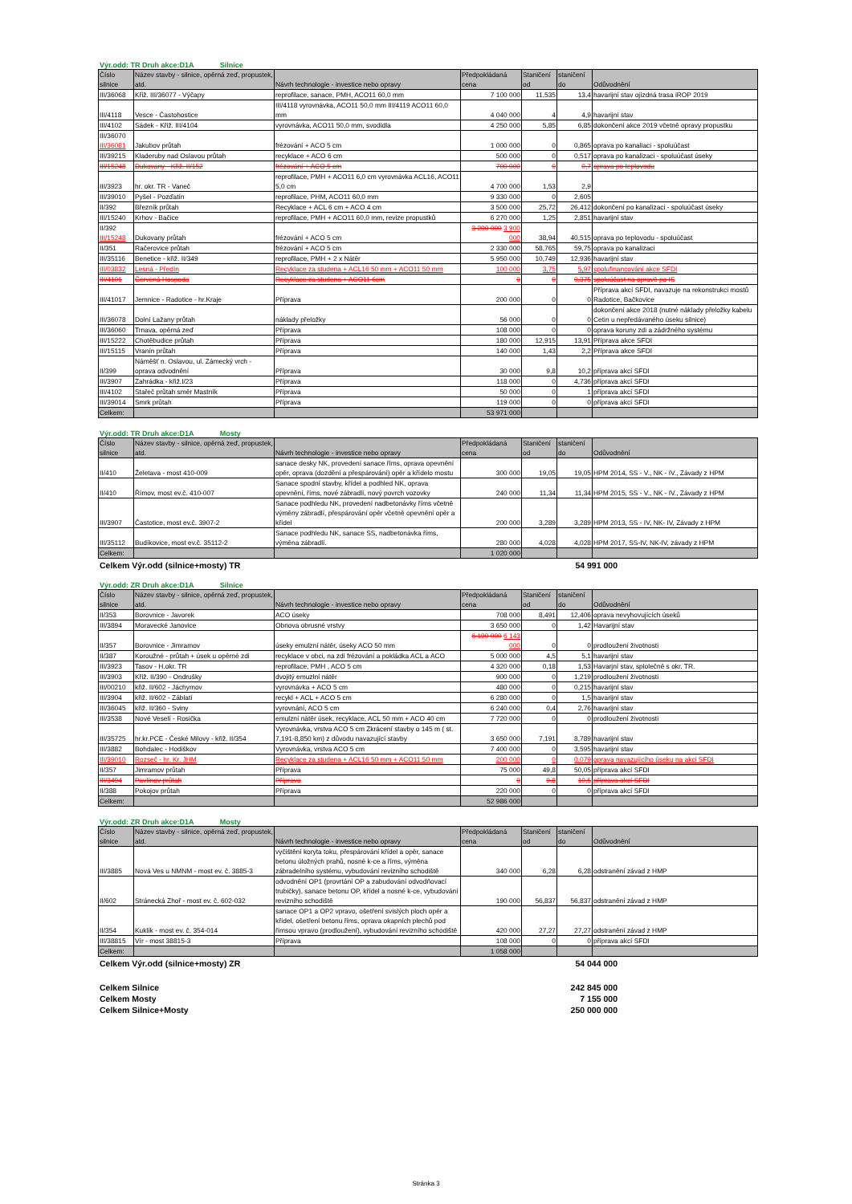Výr.odd: TR Druh akce:D1A Silnice
| Číslo silnice | Název stavby - silnice, opěrná zeď, propustek, atd. | Návrh technologie - investice nebo opravy | Předpokládaná cena | Staničení od | staničení do | Odůvodnění |
| --- | --- | --- | --- | --- | --- | --- |
| III/36068 | Křiž. III/36077 - Výčapy | reprofilace, sanace, PMH, ACO11 60,0 mm | 7 100 000 | 11,535 | 13,4 | havarijní stav ojízdná trasa iROP 2019 |
| III/4118 | Vesce - Častohostice | III/4118 vyrovnávka, ACO11 50,0 mm III/4119 ACO11 60,0 mm | 4 040 000 | 4 | 4,9 | havarijní stav |
| III/4102 | Sádek - Křiž. III/4104 | vyrovnávka, ACO11 50,0 mm, svodidla | 4 250 000 | 5,85 | 6,85 | dokončení akce 2019 včetně opravy propustku |
| III/36070 III/36081 | Jakubov průtah | frézování + ACO 5 cm | 1 000 000 | 0 | 0,865 | oprava po kanaliaci - spoluúčast |
| III/39215 | Kladeruby nad Oslavou průtah | recyklace + ACO 6 cm | 500 000 | 0 | 0,517 | oprava po kanalizaci - spoluúčast úseky |
| III/15248 | Dukovany - Křiž. II/152 | frézování + ACO 5 cm | 700 000 | 0 | 0,7 | oprava po teplovodu |
| III/3923 | hr. okr. TR - Vaneč | reprofilace, PMH + ACO11 6,0 cm vyrovnávka ACL16, ACO11 5,0 cm | 4 700 000 | 1,53 | 2,9 | |
| III/39010 | Pyšel - Pozďatín | reprofilace, PHM, ACO11 60,0 mm | 9 330 000 | 0 | 2,605 | |
| II/392 | Březník průtah | Recyklace + ACL 6 cm + ACO 4 cm | 3 500 000 | 25,72 | 26,412 | dokončení po kanalizaci - spoluúčast úseky |
| III/15240 | Krhov - Bačice | reprofilace, PMH + ACO11 60,0 mm, revize propustků | 6 270 000 | 1,25 | 2,851 | havarijní stav |
| II/392 III/15248 | Dukovany průtah | frézování + ACO 5 cm | 3 200 000 3 900 000 | 38,94 | 40,515 | oprava po teplovodu - spoluúčast |
| II/351 | Račerovice průtah | frézování + ACO 5 cm | 2 330 000 | 58,765 | 59,75 | oprava po kanalizaci |
| III/35116 | Benetice - křiž. II/349 | reprofilace, PMH + 2 x Nátěr | 5 950 000 | 10,749 | 12,936 | havarijní stav |
| III/03832 | Lesná - Předín | Recyklace za studena + ACL16 50 mm + ACO11 50 mm | 100 000 | 3,75 | 5,97 | spolufinancování akce SFDI |
| III/4101 | Červená Hospoda | Recyklace za studena + ACO11 6cm | 0 | 0 | 0,375 | spoluúčast na opravě po IS |
| III/41017 | Jemnice - Radotice - hr.Kraje | Příprava | 200 000 | 0 | 0 | Příprava akcí SFDI, navazuje na rekonstrukci mostů Radotice, Bačkovice |
| III/36078 | Dolní Lažany průtah | náklady přeložky | 56 000 | 0 | 0 | dokončení akce 2018 (nutné náklady přeložky kabelu Cetin u nepředávaného úseku silnice) |
| III/36060 | Trnava, opěrná zeď | Příprava | 108 000 | 0 | 0 | oprava koruny zdi a zádržného systému |
| III/15222 | Chotěbudice průtah | Příprava | 180 000 | 12,915 | 13,91 | Příprava akce SFDI |
| III/15115 | Vranín průtah | Příprava | 140 000 | 1,43 | 2,2 | Příprava akce SFDI |
| II/399 | Náměšť n. Oslavou, ul. Zámecký vrch - oprava odvodnění | Příprava | 30 000 | 9,8 | 10,2 | příprava akcí SFDI |
| III/3907 | Zahrádka - křiž.I/23 | Příprava | 118 000 | 0 | 4,736 | příprava akcí SFDI |
| III/4102 | Stařeč průtah směr Mastník | Příprava | 50 000 | 0 | 1 | příprava akcí SFDI |
| III/39014 | Smrk průtah | Příprava | 119 000 | 0 | 0 | příprava akcí SFDI |
| Celkem: | | | 53 971 000 | | | |
Výr.odd: TR Druh akce:D1A Mosty
| Číslo silnice | Název stavby - silnice, opěrná zeď, propustek, atd. | Návrh technologie - investice nebo opravy | Předpokládaná cena | Staničení od | staničení do | Odůvodnění |
| --- | --- | --- | --- | --- | --- | --- |
| II/410 | Želetava - most 410-009 | sanace desky NK, provedení sanace říms, oprava opevnění opěr, oprava (dozdění a přespárování) opěr a křídelo mostu | 300 000 | 19,05 | 19,05 | HPM 2014, SS - V., NK - IV., Závady z HPM |
| II/410 | Římov, most ev.č. 410-007 | Sanace spodní stavby, křídel a podhled NK, oprava opevnění, říms, nové zábradlí, nový povrch vozovky | 240 000 | 11,34 | 11,34 | HPM 2015, SS - V., NK - IV., Závady z HPM |
| III/3907 | Častotice, most ev.č. 3907-2 | Sanace podhledu NK, provedení nadbetonávky říms včetně výměny zábradlí, přespárování opěr včetně opevnění opěr a křídel | 200 000 | 3,289 | 3,289 | HPM 2013, SS - IV, NK- IV, Závady z HPM |
| III/35112 | Budíkovice, most ev.č. 35112-2 | Sanace podhledu NK, sanace SS, nadbetonávka říms, výměna zábradlí. | 280 000 | 4,028 | 4,028 | HPM 2017, SS-IV, NK-IV, závady z HPM |
| Celkem: | | | 1 020 000 | | | |
Celkem Výr.odd (silnice+mosty) TR 54 991 000
Výr.odd: ZR Druh akce:D1A Silnice
| Číslo silnice | Název stavby - silnice, opěrná zeď, propustek, atd. | Návrh technologie - investice nebo opravy | Předpokládaná cena | Staničení od | staničení do | Odůvodnění |
| --- | --- | --- | --- | --- | --- | --- |
| II/353 | Borovnice - Javorek | ACO úseky | 708 000 | 8,491 | 12,406 | oprava nevyhovujících úseků |
| III/3894 | Moravecké Janovice | Obnova obrusné vrstvy | 3 650 000 | 0 | 1,42 | Havarijní stav |
| II/357 | Borovnice - Jimramov | úseky emulzní nátěr, úseky ACO 50 mm | 6 190 000 6 143 000 | 0 | 0 | prodloužení životnosti |
| II/387 | Koroužné - průtah + úsek u opěrné zdi | recyklace v obci, na zdi frézování a pokládka ACL a ACO | 5 000 000 | 4,5 | 5,1 | havarijní stav |
| III/3923 | Tasov - H.okr. TR | reprofilace, PMH , ACO 5 cm | 4 320 000 | 0,18 | 1,53 | Havarjní stav, splolečně s okr. TR. |
| III/3903 | Křiž. II/390 - Ondrušky | dvojitý emuzlní nátěr | 900 000 | 0 | 1,219 | prodloužení životnosti |
| III/00210 | křiž. II/602 - Jáchymov | vyrovnávka + ACO 5 cm | 480 000 | 0 | 0,215 | havarijní stav |
| III/3904 | křiž. II/602 - Záblatí | recykl + ACL + ACO 5 cm | 6 280 000 | 0 | 1,5 | havarijní stav |
| III/36045 | křiž. II/360 - Sviny | vyrovnání, ACO 5 cm | 6 240 000 | 0,4 | 2,76 | havarijní stav |
| III/3538 | Nové Veselí - Rosička | emulzní nátěr úsek, recyklace, ACL 50 mm + ACO 40 cm | 7 720 000 | 0 | 0 | prodloužení životnosti |
| III/35725 | hr.kr.PCE - České Milovy - křiž. II/354 | Vyrovnávka, vrstva ACO 5 cm Zkrácení stavby o 145 m ( st. 7,191-8,850 km) z důvodu navazující stavby | 3 650 000 | 7,191 | 8,789 | havarijní stav |
| III/3882 | Bohdalec - Hodiškov | Vyrovnávka, vrstva ACO 5 cm | 7 400 000 | 0 | 3,595 | havarijní stav |
| III/39010 | Rozseč - hr. Kr. JHM | Recyklace za studena + ACL16 50 mm + ACO11 50 mm | 200 000 | 0 | 0,079 | oprava navazujícího úseku na akci SFDI |
| II/357 | Jimramov průtah | Příprava | 75 000 | 49,8 | 50,05 | příprava akcí SFDI |
| III/3494 | Pavlínov průtah | Příprava | 0 | 9,8 | 10,5 | příprava akcí SFDI |
| II/388 | Pokojov průtah | Příprava | 220 000 | 0 | 0 | příprava akcí SFDI |
| Celkem: | | | 52 986 000 | | | |
Výr.odd: ZR Druh akce:D1A Mosty
| Číslo silnice | Název stavby - silnice, opěrná zeď, propustek, atd. | Návrh technologie - investice nebo opravy | Předpokládaná cena | Staničení od | staničení do | Odůvodnění |
| --- | --- | --- | --- | --- | --- | --- |
| III/3885 | Nová Ves u NMNM - most ev. č. 3885-3 | vyčištění koryta toku, přespárování křídel a opěr, sanace betonu úložných prahů, nosné k-ce a říms, výměna zábradelního systému, vybudování revizního schodiště | 340 000 | 6,28 | 6,28 | odstranění závad z HMP |
| II/602 | Stránecká Zhoř - most ev. č. 602-032 | odvodnění OP1 (provrtání OP a zabudování odvodňovací trubičky), sanace betonu OP, křídel a nosné k-ce, vybudování revizního schodiště | 190 000 | 56,837 | 56,837 | odstranění závad z HMP |
| II/354 | Kuklík - most ev. č. 354-014 | sanace OP1 a OP2 vpravo, ošetření svislých ploch opěr a křídel, ošetření betonu říms, oprava okapních plechů pod římsou vpravo (prodloužení), vybudování revizního schodiště | 420 000 | 27,27 | 27,27 | odstranění závad z HMP |
| III/38815 | Vír - most 38815-3 | Příprava | 108 000 | 0 | 0 | příprava akcí SFDI |
| Celkem: | | | 1 058 000 | | | |
Celkem Výr.odd (silnice+mosty) ZR 54 044 000
Celkem Silnice 242 845 000
Celkem Mosty 7 155 000
Celkem Silnice+Mosty 250 000 000
Stránka 3